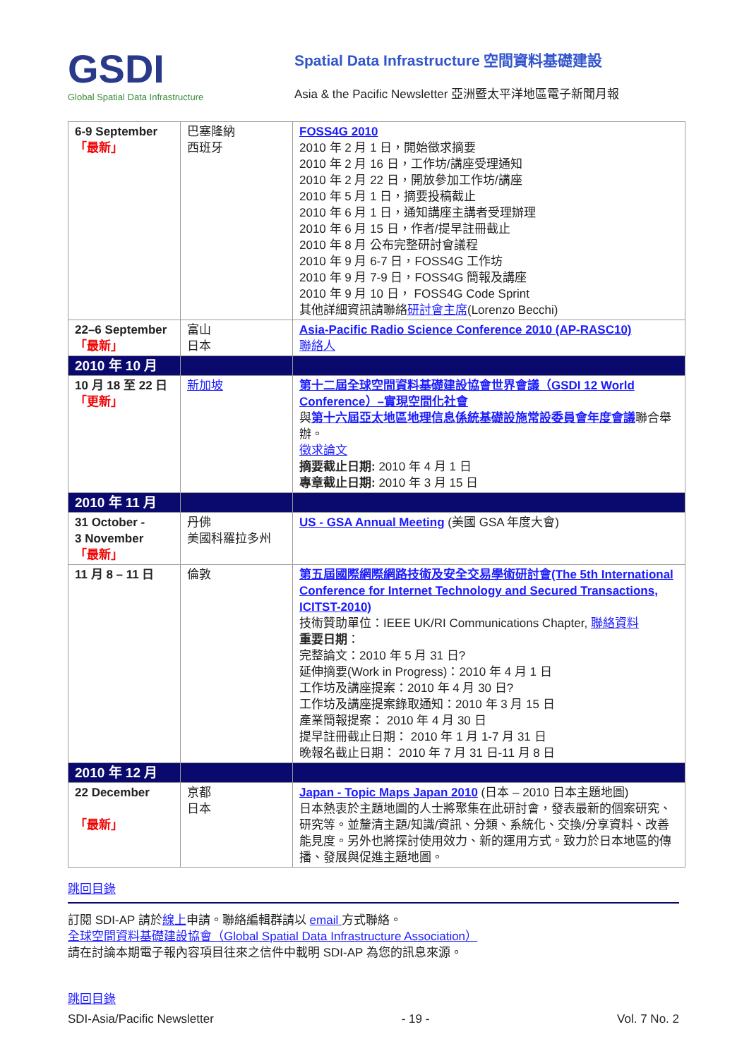GSDI
Global Spatial Data Infrastructure
Spatial Data Infrastructure 空間資料基礎建設
Asia & the Pacific Newsletter 亞洲暨太平洋地區電子新聞月報
| 6-9 September 「最新」 | 巴塞隆納 西班牙 | FOSS4G 2010 2010 年 2 月 1 日，開始徵求摘要 2010 年 2 月 16 日，工作坊/講座受理通知 2010 年 2 月 22 日，開放參加工作坊/講座 2010 年 5 月 1 日，摘要投稿截止 2010 年 6 月 1 日，通知講座主講者受理辦理 2010 年 6 月 15 日，作者/提早註冊截止 2010 年 8 月 公布完整研討會議程 2010 年 9 月 6-7 日，FOSS4G 工作坊 2010 年 9 月 7-9 日，FOSS4G 簡報及講座 2010 年 9 月 10 日， FOSS4G Code Sprint 其他詳細資訊請聯絡 研討會主席 (Lorenzo Becchi) |
| 22–6 September 「最新」 | 富山 日本 | Asia-Pacific Radio Science Conference 2010 (AP-RASC10) 聯絡人 |
| 2010 年 10 月 | | |
| 10 月 18 至 22 日 「更新」 | 新加坡 | 第十二屆全球空間資料基礎建設協會世界會議（GSDI 12 World Conference）–實現空間化社會 與 第十六屆亞太地區地理信息係統基礎設施常設委員會年度會議 聯合舉辦。 徵求論文 摘要截止日期: 2010 年 4 月 1 日 專章截止日期: 2010 年 3 月 15 日 |
| 2010 年 11 月 | | |
| 31 October - 3 November 「最新」 | 丹佛 美國科羅拉多州 | US - GSA Annual Meeting (美國 GSA 年度大會) |
| 11 月 8 – 11 日 | 倫敦 | 第五屆國際網際網路技術及安全交易學術研討會(The 5th International Conference for Internet Technology and Secured Transactions, ICITST-2010) 技術贊助單位：IEEE UK/RI Communications Chapter, 聯絡資料 重要日期 ： 完整論文：2010 年 5 月 31 日? 延伸摘要(Work in Progress)：2010 年 4 月 1 日 工作坊及講座提案：2010 年 4 月 30 日? 工作坊及講座提案錄取通知：2010 年 3 月 15 日 產業簡報提案： 2010 年 4 月 30 日 提早註冊截止日期： 2010 年 1 月 1-7 月 31 日 晚報名截止日期： 2010 年 7 月 31 日-11 月 8 日 |
| 2010 年 12 月 | | |
| 22 December 「最新」 | 京都 日本 | Japan - Topic Maps Japan 2010 (日本 – 2010 日本主題地圖) 日本熱衷於主題地圖的人士將聚集在此研討會，發表最新的個案研究、研究等。並釐清主題/知識/資訊、分類、系統化、交換/分享資料、改善能見度。另外也將探討使用效力、新的運用方式。致力於日本地區的傳播、發展與促進主題地圖。 |
跳回目錄
訂閱 SDI-AP 請於線上申請。聯絡編輯群請以 email 方式聯絡。
全球空間資料基礎建設協會（Global Spatial Data Infrastructure Association）
請在討論本期電子報內容項目往來之信件中載明 SDI-AP 為您的訊息來源。
跳回目錄
SDI-Asia/Pacific Newsletter - 19 - Vol. 7 No. 2